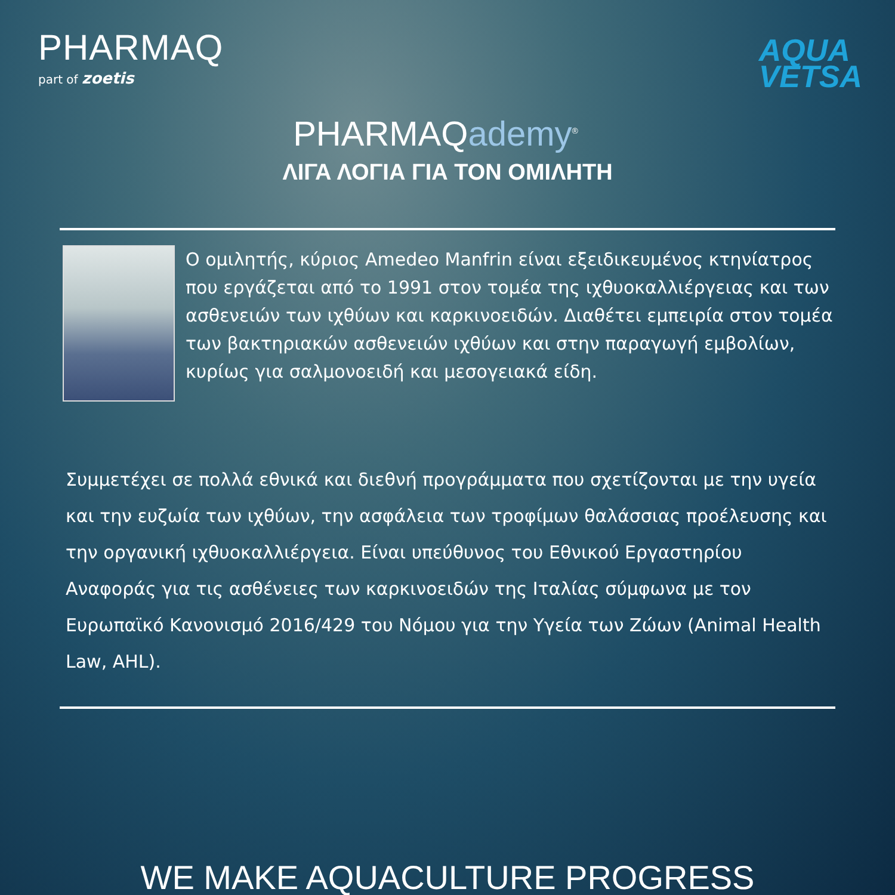PHARMAQ
part of zoetis
AQUA
VETSA
PHARMAQademy<sup>®</sup>
ΛΙΓΑ ΛΟΓΙΑ ΓΙΑ ΤΟΝ ΟΜΙΛΗΤΗ
Ο ομιλητής, κύριος Amedeo Manfrin είναι εξειδικευμένος κτηνίατρος που εργάζεται από το 1991 στον τομέα της ιχθυοκαλλιέργειας και των ασθενειών των ιχθύων και καρκινοειδών. Διαθέτει εμπειρία στον τομέα των βακτηριακών ασθενειών ιχθύων και στην παραγωγή εμβολίων, κυρίως για σαλμονοειδή και μεσογειακά είδη.
Συμμετέχει σε πολλά εθνικά και διεθνή προγράμματα που σχετίζονται με την υγεία και την ευζωία των ιχθύων, την ασφάλεια των τροφίμων θαλάσσιας προέλευσης και την οργανική ιχθυοκαλλιέργεια. Είναι υπεύθυνος του Εθνικού Εργαστηρίου Αναφοράς για τις ασθένειες των καρκινοειδών της Ιταλίας σύμφωνα με τον Ευρωπαϊκό Κανονισμό 2016/429 του Νόμου για την Υγεία των Ζώων (Animal Health Law, AHL).
WE MAKE AQUACULTURE PROGRESS